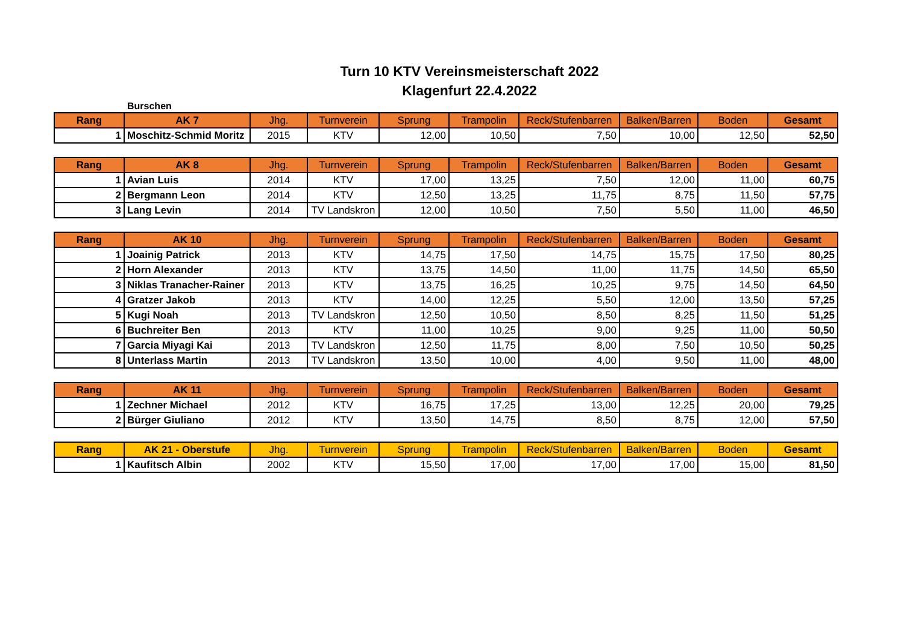Turn 10 KTV Vereinsmeisterschaft 2022
Klagenfurt 22.4.2022
Burschen
| Rang | AK 7 | Jhg. | Turnverein | Sprung | Trampolin | Reck/Stufenbarren | Balken/Barren | Boden | Gesamt |
| --- | --- | --- | --- | --- | --- | --- | --- | --- | --- |
| 1 | Moschitz-Schmid Moritz | 2015 | KTV | 12,00 | 10,50 | 7,50 | 10,00 | 12,50 | 52,50 |
| Rang | AK 8 | Jhg. | Turnverein | Sprung | Trampolin | Reck/Stufenbarren | Balken/Barren | Boden | Gesamt |
| --- | --- | --- | --- | --- | --- | --- | --- | --- | --- |
| 1 | Avian Luis | 2014 | KTV | 17,00 | 13,25 | 7,50 | 12,00 | 11,00 | 60,75 |
| 2 | Bergmann Leon | 2014 | KTV | 12,50 | 13,25 | 11,75 | 8,75 | 11,50 | 57,75 |
| 3 | Lang Levin | 2014 | TV Landskron | 12,00 | 10,50 | 7,50 | 5,50 | 11,00 | 46,50 |
| Rang | AK 10 | Jhg. | Turnverein | Sprung | Trampolin | Reck/Stufenbarren | Balken/Barren | Boden | Gesamt |
| --- | --- | --- | --- | --- | --- | --- | --- | --- | --- |
| 1 | Joainig Patrick | 2013 | KTV | 14,75 | 17,50 | 14,75 | 15,75 | 17,50 | 80,25 |
| 2 | Horn Alexander | 2013 | KTV | 13,75 | 14,50 | 11,00 | 11,75 | 14,50 | 65,50 |
| 3 | Niklas Tranacher-Rainer | 2013 | KTV | 13,75 | 16,25 | 10,25 | 9,75 | 14,50 | 64,50 |
| 4 | Gratzer Jakob | 2013 | KTV | 14,00 | 12,25 | 5,50 | 12,00 | 13,50 | 57,25 |
| 5 | Kugi Noah | 2013 | TV Landskron | 12,50 | 10,50 | 8,50 | 8,25 | 11,50 | 51,25 |
| 6 | Buchreiter Ben | 2013 | KTV | 11,00 | 10,25 | 9,00 | 9,25 | 11,00 | 50,50 |
| 7 | Garcia Miyagi Kai | 2013 | TV Landskron | 12,50 | 11,75 | 8,00 | 7,50 | 10,50 | 50,25 |
| 8 | Unterlass Martin | 2013 | TV Landskron | 13,50 | 10,00 | 4,00 | 9,50 | 11,00 | 48,00 |
| Rang | AK 11 | Jhg. | Turnverein | Sprung | Trampolin | Reck/Stufenbarren | Balken/Barren | Boden | Gesamt |
| --- | --- | --- | --- | --- | --- | --- | --- | --- | --- |
| 1 | Zechner Michael | 2012 | KTV | 16,75 | 17,25 | 13,00 | 12,25 | 20,00 | 79,25 |
| 2 | Bürger Giuliano | 2012 | KTV | 13,50 | 14,75 | 8,50 | 8,75 | 12,00 | 57,50 |
| Rang | AK 21 - Oberstufe | Jhg. | Turnverein | Sprung | Trampolin | Reck/Stufenbarren | Balken/Barren | Boden | Gesamt |
| --- | --- | --- | --- | --- | --- | --- | --- | --- | --- |
| 1 | Kaufitsch Albin | 2002 | KTV | 15,50 | 17,00 | 17,00 | 17,00 | 15,00 | 81,50 |